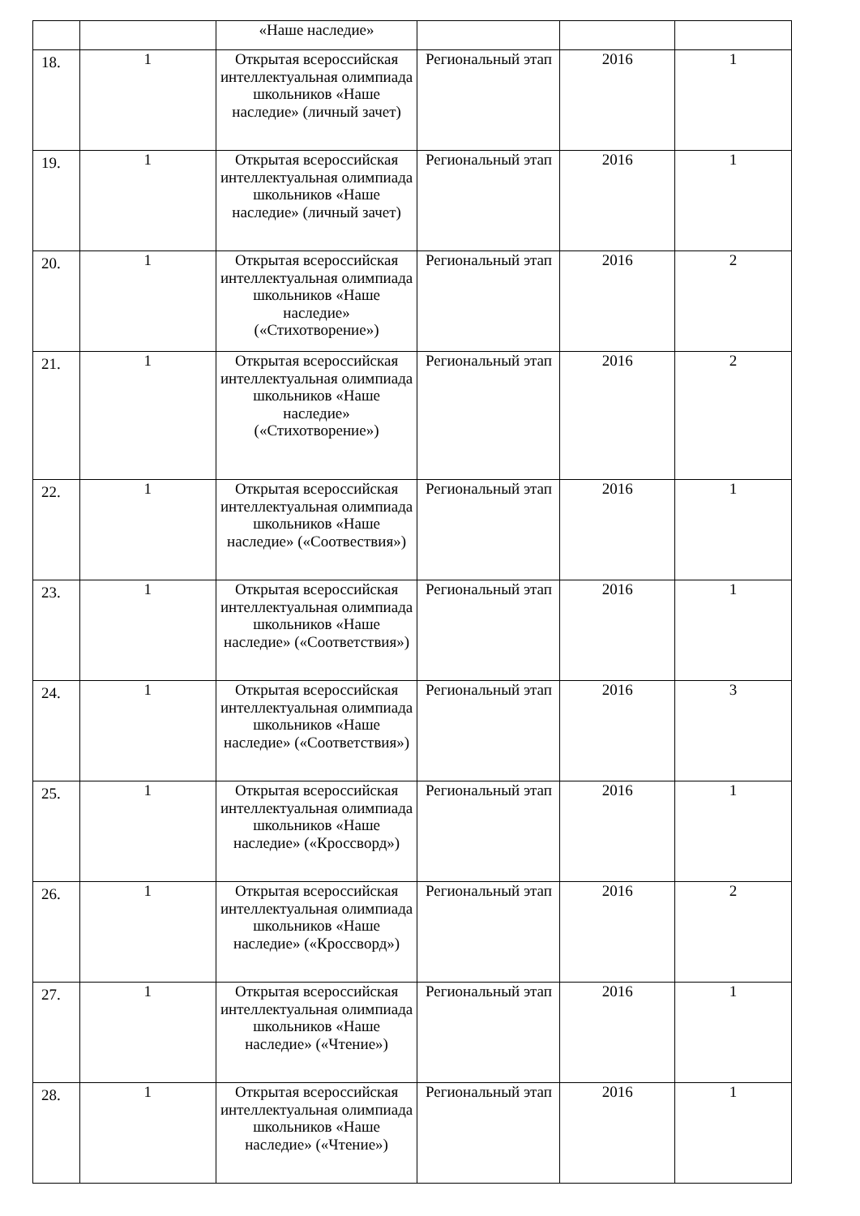| | | «Наше наследие» | | | |
| 18. | 1 | Открытая всероссийская интеллектуальная олимпиада школьников «Наше наследие» (личный зачет) | Региональный этап | 2016 | 1 |
| 19. | 1 | Открытая всероссийская интеллектуальная олимпиада школьников «Наше наследие» (личный зачет) | Региональный этап | 2016 | 1 |
| 20. | 1 | Открытая всероссийская интеллектуальная олимпиада школьников «Наше наследие» («Стихотворение») | Региональный этап | 2016 | 2 |
| 21. | 1 | Открытая всероссийская интеллектуальная олимпиада школьников «Наше наследие» («Стихотворение») | Региональный этап | 2016 | 2 |
| 22. | 1 | Открытая всероссийская интеллектуальная олимпиада школьников «Наше наследие» («Соотвествия») | Региональный этап | 2016 | 1 |
| 23. | 1 | Открытая всероссийская интеллектуальная олимпиада школьников «Наше наследие» («Соответствия») | Региональный этап | 2016 | 1 |
| 24. | 1 | Открытая всероссийская интеллектуальная олимпиада школьников «Наше наследие» («Соответствия») | Региональный этап | 2016 | 3 |
| 25. | 1 | Открытая всероссийская интеллектуальная олимпиада школьников «Наше наследие» («Кроссворд») | Региональный этап | 2016 | 1 |
| 26. | 1 | Открытая всероссийская интеллектуальная олимпиада школьников «Наше наследие» («Кроссворд») | Региональный этап | 2016 | 2 |
| 27. | 1 | Открытая всероссийская интеллектуальная олимпиада школьников «Наше наследие» («Чтение») | Региональный этап | 2016 | 1 |
| 28. | 1 | Открытая всероссийская интеллектуальная олимпиада школьников «Наше наследие» («Чтение») | Региональный этап | 2016 | 1 |